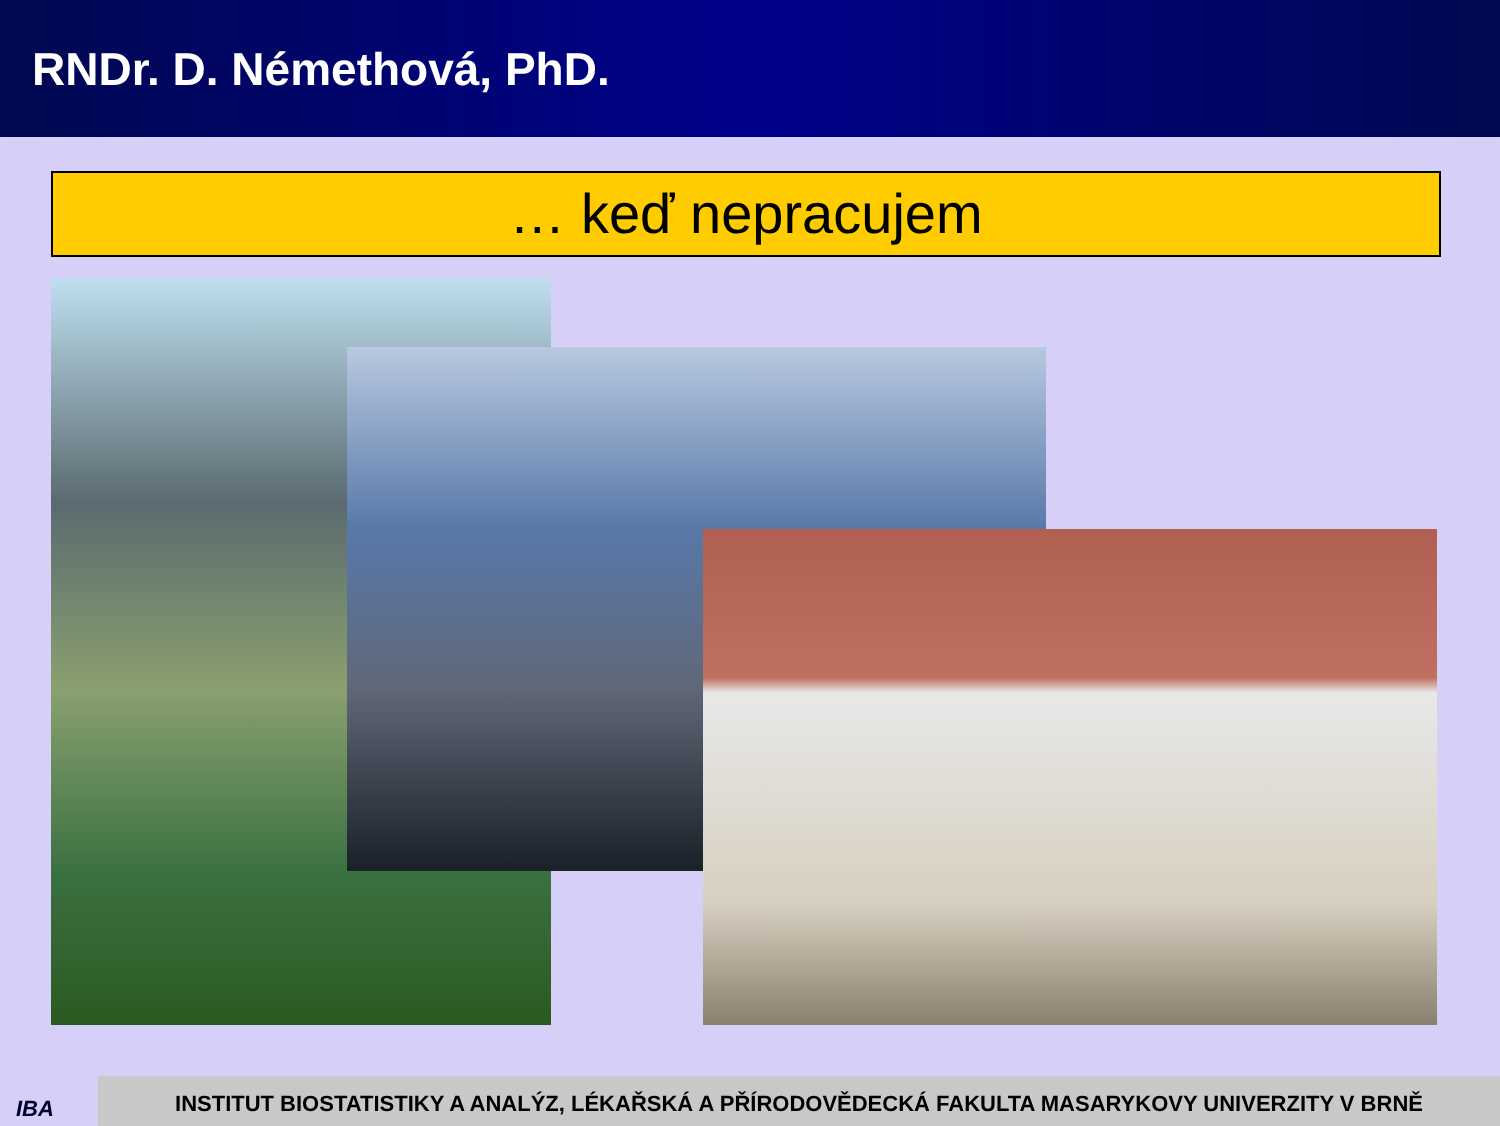RNDr. D. Némethová, PhD.
… keď nepracujem
IBA INSTITUT BIOSTATISTIKY A ANALÝZ, LÉKAŘSKÁ A PŘÍRODOVĚDECKÁ FAKULTA MASARYKOVY UNIVERZITY V BRNĚ